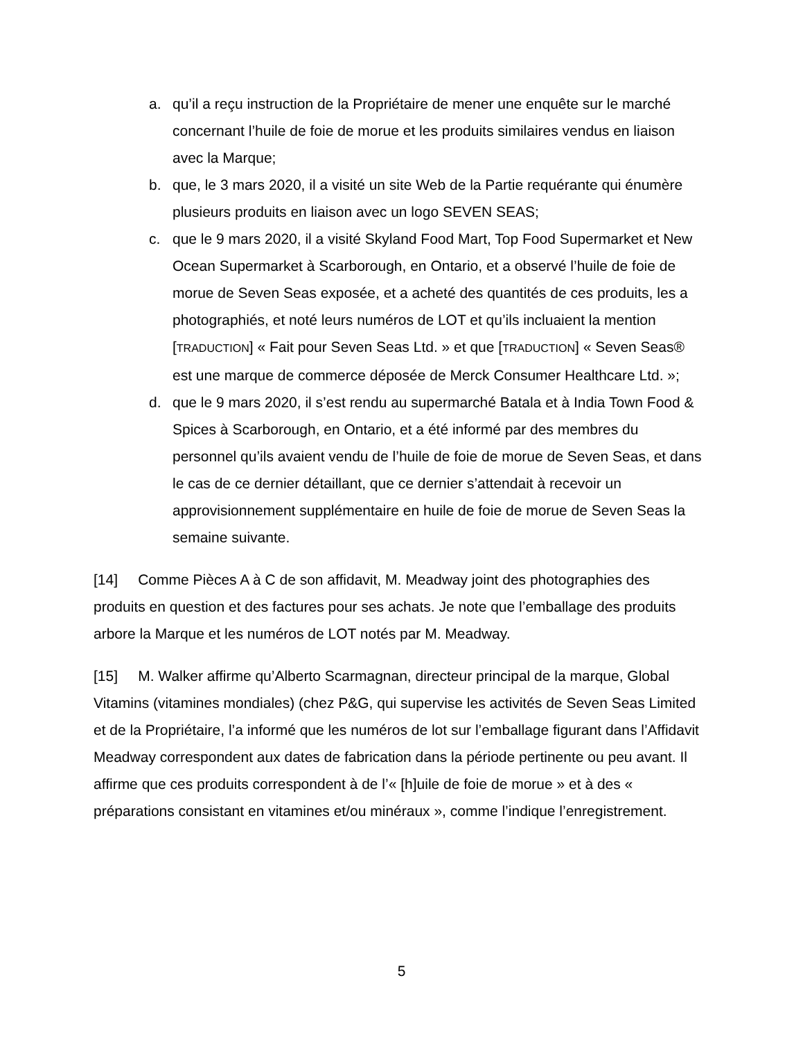a. qu’il a reçu instruction de la Propriétaire de mener une enquête sur le marché concernant l’huile de foie de morue et les produits similaires vendus en liaison avec la Marque;
b. que, le 3 mars 2020, il a visité un site Web de la Partie requérante qui énumère plusieurs produits en liaison avec un logo SEVEN SEAS;
c. que le 9 mars 2020, il a visité Skyland Food Mart, Top Food Supermarket et New Ocean Supermarket à Scarborough, en Ontario, et a observé l’huile de foie de morue de Seven Seas exposée, et a acheté des quantités de ces produits, les a photographiés, et noté leurs numéros de LOT et qu’ils incluaient la mention [TRADUCTION] « Fait pour Seven Seas Ltd. » et que [TRADUCTION] « Seven Seas® est une marque de commerce déposée de Merck Consumer Healthcare Ltd. »;
d. que le 9 mars 2020, il s’est rendu au supermarché Batala et à India Town Food & Spices à Scarborough, en Ontario, et a été informé par des membres du personnel qu’ils avaient vendu de l’huile de foie de morue de Seven Seas, et dans le cas de ce dernier détaillant, que ce dernier s’attendait à recevoir un approvisionnement supplémentaire en huile de foie de morue de Seven Seas la semaine suivante.
[14] Comme Pièces A à C de son affidavit, M. Meadway joint des photographies des produits en question et des factures pour ses achats. Je note que l’emballage des produits arbore la Marque et les numéros de LOT notés par M. Meadway.
[15] M. Walker affirme qu’Alberto Scarmagnan, directeur principal de la marque, Global Vitamins (vitamines mondiales) (chez P&G, qui supervise les activités de Seven Seas Limited et de la Propriétaire, l’a informé que les numéros de lot sur l’emballage figurant dans l’Affidavit Meadway correspondent aux dates de fabrication dans la période pertinente ou peu avant. Il affirme que ces produits correspondent à de l’« [h]uile de foie de morue » et à des « préparations consistant en vitamines et/ou minéraux », comme l’indique l’enregistrement.
5